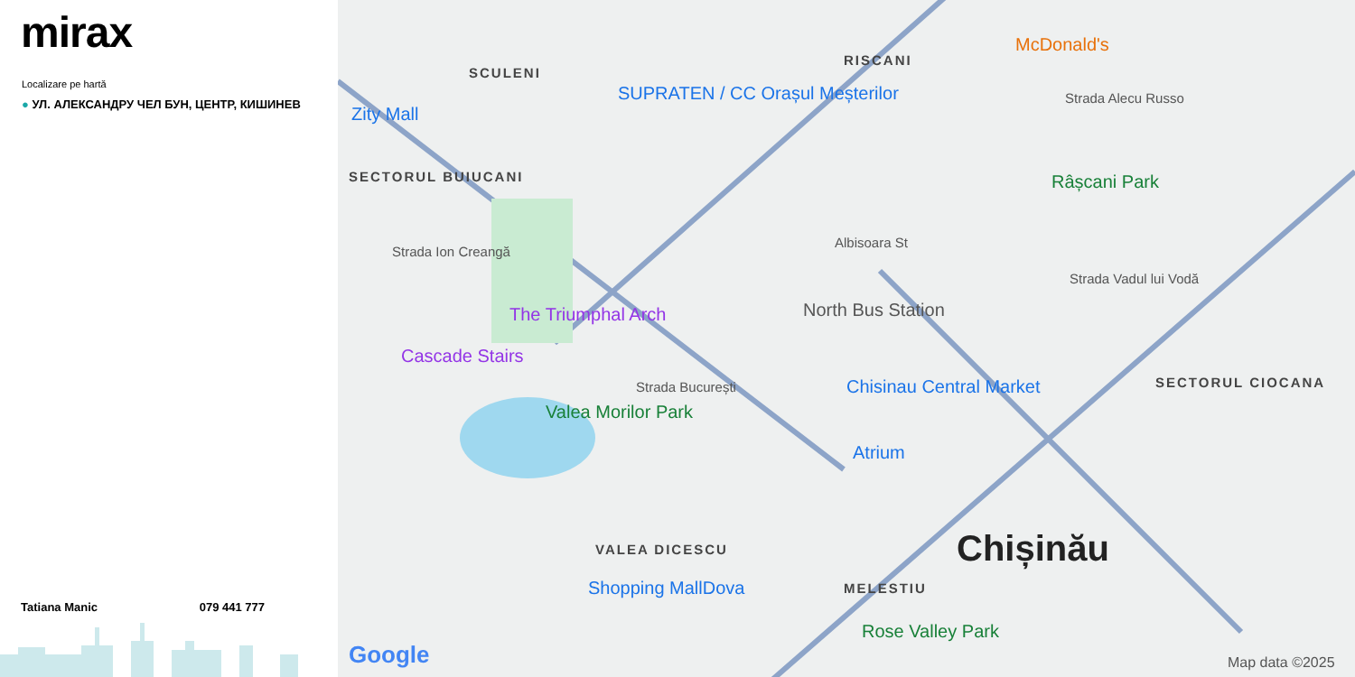mirax
Localizare pe hartă
● УЛ. АЛЕКСАНДРУ ЧЕЛ БУН, ЦЕНТР, КИШИНЕВ
Tatiana Manic 079 441 777
SCULENI
RISCANI
Zity Mall
SUPRATEN / CC Orașul Meșterilor
McDonald's
SECTORUL BUIUCANI Râșcani Park
Strada Ion Creangă
Albisoara St
Strada Alecu Russo
Strada Vadul lui Vodă
The Triumphal Arch North Bus Station
Cascade Stairs
Chisinau Central Market SECTORUL CIOCANA Strada București
Valea Morilor Park
Atrium
VALEA DICESCU Chișinău
Shopping MallDova MELESTIU
Rose Valley Park
Google Map data ©2025